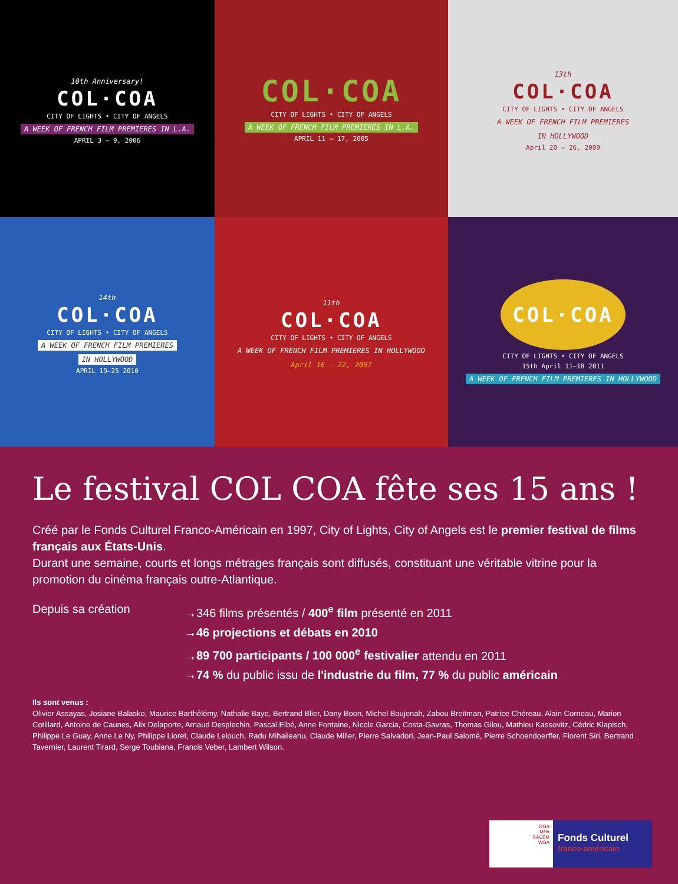10th Anniversary!
COL·COA
CITY OF LIGHTS • CITY OF ANGELS
A WEEK OF FRENCH FILM PREMIERES IN L.A.
APRIL 3 – 9, 2006
COL·COA
CITY OF LIGHTS • CITY OF ANGELS
A WEEK OF FRENCH FILM PREMIERES IN L.A.
APRIL 11 – 17, 2005
13th
COL·COA
CITY OF LIGHTS • CITY OF ANGELS
A WEEK OF FRENCH FILM PREMIERES
IN HOLLYWOOD
April 20 – 26, 2009
14th
COL·COA
CITY OF LIGHTS • CITY OF ANGELS
A WEEK OF FRENCH FILM PREMIERES
IN HOLLYWOOD
APRIL 19–25 2010
11th
COL·COA
CITY OF LIGHTS • CITY OF ANGELS
A WEEK OF FRENCH FILM PREMIERES IN HOLLYWOOD
April 16 – 22, 2007
COL·COA
CITY OF LIGHTS • CITY OF ANGELS
15th April 11—18 2011
A WEEK OF FRENCH FILM PREMIERES IN HOLLYWOOD
Le festival COL COA fête ses 15 ans !
Créé par le Fonds Culturel Franco-Américain en 1997, City of Lights, City of Angels est le premier festival de films français aux États-Unis.
Durant une semaine, courts et longs métrages français sont diffusés, constituant une véritable vitrine pour la promotion du cinéma français outre-Atlantique.
Depuis sa création →346 films présentés / 400<sup>e</sup> film présenté en 2011
→46 projections et débats en 2010
→89 700 participants / 100 000<sup>e</sup> festivalier attendu en 2011
→74 % du public issu de l'industrie du film, 77 % du public américain
Ils sont venus :
Olivier Assayas, Josiane Balasko, Maurice Barthélémy, Nathalie Baye, Bertrand Blier, Dany Boon, Michel Boujenah, Zabou Breitman, Patrice Chéreau, Alain Corneau, Marion Cotillard, Antoine de Caunes, Alix Delaporte, Arnaud Desplechin, Pascal Elbé, Anne Fontaine, Nicole Garcia, Costa-Gavras, Thomas Gilou, Mathieu Kassovitz, Cédric Klapisch, Philippe Le Guay, Anne Le Ny, Philippe Lioret, Claude Lelouch, Radu Mihaileanu, Claude Miller, Pierre Salvadori, Jean-Paul Salomé, Pierre Schoendoerffer, Florent Siri, Bertrand Tavernier, Laurent Tirard, Serge Toubiana, Francis Veber, Lambert Wilson.
DGA
MPA
SACEM
WGA
Fonds Culturel
franco-américain